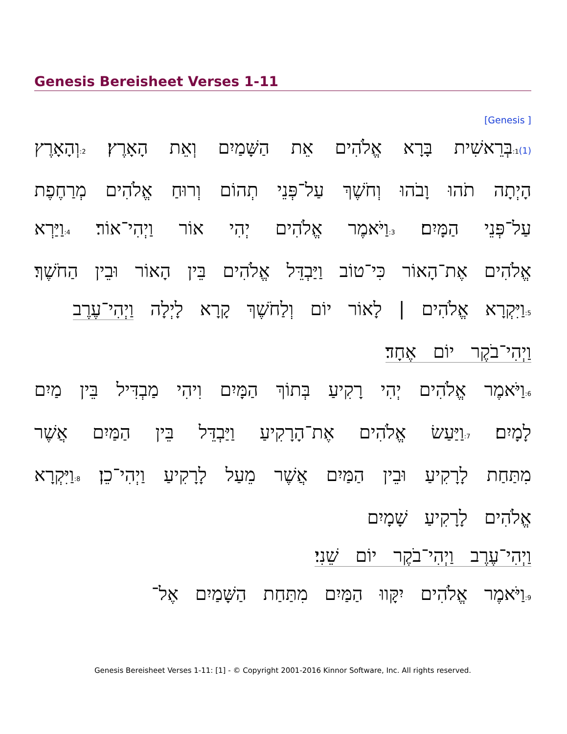Genesis Bereisheet Verses 1-11
[Genesis ]
(1) 1: בְּרֵאשִׁית בָּרָא אֱלֹהִים אֵת הַשָּׁמַיִם וְאֵת הָאָרֶץ׃ 2: וְהָאָרֶץ הָיְתָה תֹהוּ וָבֹהוּ וְחֹשֶׁךְ עַל־פְּנֵי תְהוֹם וְרוּחַ אֱלֹהִים מְרַחֶפֶת עַל־פְּנֵי הַמָּיִם׃ 3: וַיֹּאמֶר אֱלֹהִים יְהִי אוֹר וַיְהִי־אוֹר׃ 4: וַיַּרְא אֱלֹהִים אֶת־הָאוֹר כִּי־טוֹב וַיַּבְדֵּל אֱלֹהִים בֵּין הָאוֹר וּבֵין הַחֹשֶׁךְ׃ 5: וַיִּקְרָא אֱלֹהִים | לָאוֹר יוֹם וְלַחֹשֶׁךְ קָרָא לָיְלָה וַיְהִי־עֶרֶב
וַיְהִי־בֹקֶר יוֹם אֶחָד׃
6: וַיֹּאמֶר אֱלֹהִים יְהִי רָקִיעַ בְּתוֹךְ הַמָּיִם וִיהִי מַבְדִּיל בֵּין מַיִם לָמָיִם׃ 7: וַיַּעַשׂ אֱלֹהִים אֶת־הָרָקִיעַ וַיַּבְדֵּל בֵּין הַמַּיִם אֲשֶׁר מִתַּחַת לָרָקִיעַ וּבֵין הַמַּיִם אֲשֶׁר מֵעַל לָרָקִיעַ וַיְהִי־כֵן׃ 8: וַיִּקְרָא אֱלֹהִים לָרָקִיעַ שָׁמָיִם
וַיְהִי־עֶרֶב וַיְהִי־בֹקֶר יוֹם שֵׁנִי׃
9: וַיֹּאמֶר אֱלֹהִים יִקָּווּ הַמַּיִם מִתַּחַת הַשָּׁמַיִם אֶל־
Genesis Bereisheet Verses 1-11: [1] - © Copyright 2001-2016 Kinnor Software, Inc. All rights reserved.